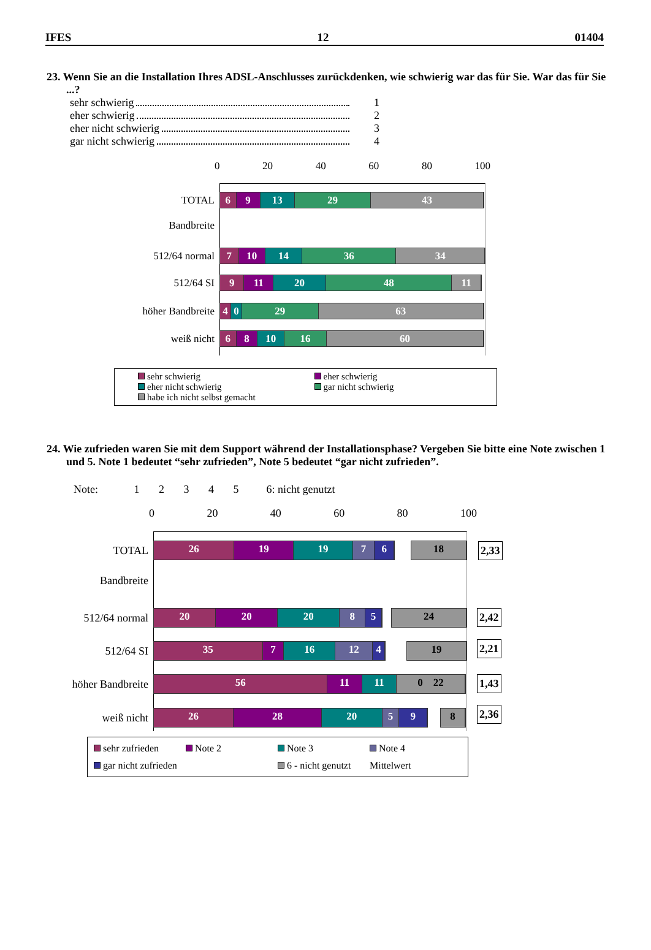IFES 12 01404
23. Wenn Sie an die Installation Ihres ADSL-Anschlusses zurückdenken, wie schwierig war das für Sie. War das für Sie ...?
sehr schwierig 1
eher schwierig 2
eher nicht schwierig 3
gar nicht schwierig 4
0 20 40 60 80 100
TOTAL
6 9 13 29 43
Bandbreite
512/64 normal
7 10 14 36 34
512/64 SI
9 11 20 48 11
höher Bandbreite
4 0 29 63
weiß nicht
6 8 10 16 60
sehr schwierig eher schwierig eher nicht schwierig gar nicht schwierig habe ich nicht selbst gemacht
24. Wie zufrieden waren Sie mit dem Support während der Installationsphase? Vergeben Sie bitte eine Note zwischen 1 und 5. Note 1 bedeutet “sehr zufrieden”, Note 5 bedeutet “gar nicht zufrieden”.
Note: 1 2 3 4 5 6: nicht genutzt
0 20 40 60 80 100
TOTAL
26 19 19 7 6 18
2,33
Bandbreite
512/64 normal
20 20 20 8 5 24
2,42
512/64 SI
35 7 16 12 4 19
2,21
höher Bandbreite
56 11 11 0 22
1,43
weiß nicht
26 28 20 5 9 8
2,36
sehr zufrieden Note 2 Note 3 Note 4 gar nicht zufrieden 6 - nicht genutzt Mittelwert